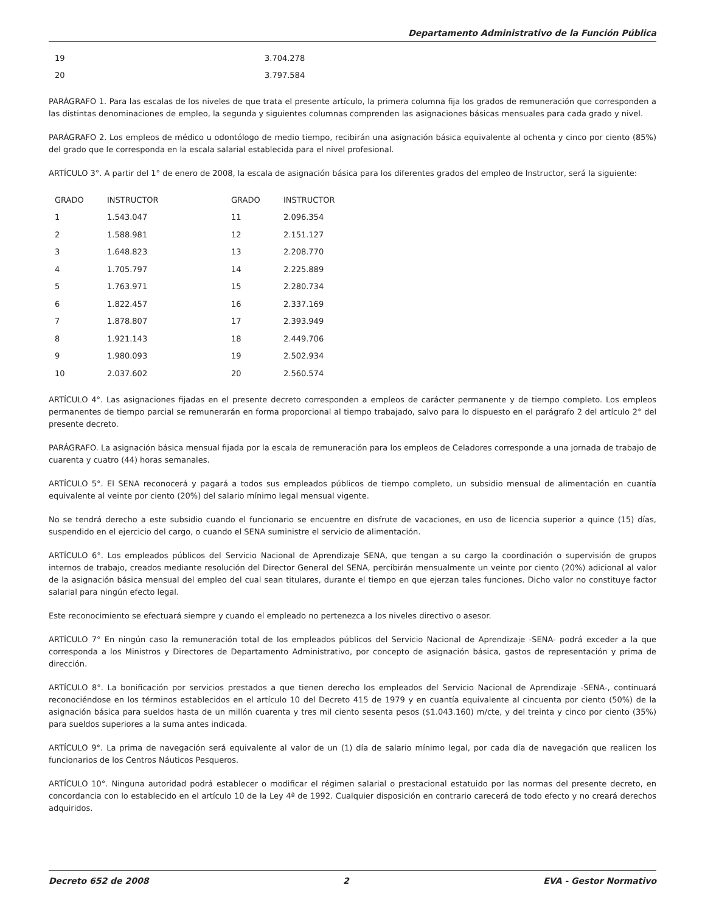Departamento Administrativo de la Función Pública
| 19 | 3.704.278 |
| 20 | 3.797.584 |
PARÁGRAFO 1. Para las escalas de los niveles de que trata el presente artículo, la primera columna fija los grados de remuneración que corresponden a las distintas denominaciones de empleo, la segunda y siguientes columnas comprenden las asignaciones básicas mensuales para cada grado y nivel.
PARÁGRAFO 2. Los empleos de médico u odontólogo de medio tiempo, recibirán una asignación básica equivalente al ochenta y cinco por ciento (85%) del grado que le corresponda en la escala salarial establecida para el nivel profesional.
ARTÍCULO 3°. A partir del 1° de enero de 2008, la escala de asignación básica para los diferentes grados del empleo de Instructor, será la siguiente:
| GRADO | INSTRUCTOR | GRADO | INSTRUCTOR |
| 1 | 1.543.047 | 11 | 2.096.354 |
| 2 | 1.588.981 | 12 | 2.151.127 |
| 3 | 1.648.823 | 13 | 2.208.770 |
| 4 | 1.705.797 | 14 | 2.225.889 |
| 5 | 1.763.971 | 15 | 2.280.734 |
| 6 | 1.822.457 | 16 | 2.337.169 |
| 7 | 1.878.807 | 17 | 2.393.949 |
| 8 | 1.921.143 | 18 | 2.449.706 |
| 9 | 1.980.093 | 19 | 2.502.934 |
| 10 | 2.037.602 | 20 | 2.560.574 |
ARTÍCULO 4°. Las asignaciones fijadas en el presente decreto corresponden a empleos de carácter permanente y de tiempo completo. Los empleos permanentes de tiempo parcial se remunerarán en forma proporcional al tiempo trabajado, salvo para lo dispuesto en el parágrafo 2 del artículo 2° del presente decreto.
PARÁGRAFO. La asignación básica mensual fijada por la escala de remuneración para los empleos de Celadores corresponde a una jornada de trabajo de cuarenta y cuatro (44) horas semanales.
ARTÍCULO 5°. El SENA reconocerá y pagará a todos sus empleados públicos de tiempo completo, un subsidio mensual de alimentación en cuantía equivalente al veinte por ciento (20%) del salario mínimo legal mensual vigente.
No se tendrá derecho a este subsidio cuando el funcionario se encuentre en disfrute de vacaciones, en uso de licencia superior a quince (15) días, suspendido en el ejercicio del cargo, o cuando el SENA suministre el servicio de alimentación.
ARTÍCULO 6°. Los empleados públicos del Servicio Nacional de Aprendizaje SENA, que tengan a su cargo la coordinación o supervisión de grupos internos de trabajo, creados mediante resolución del Director General del SENA, percibirán mensualmente un veinte por ciento (20%) adicional al valor de la asignación básica mensual del empleo del cual sean titulares, durante el tiempo en que ejerzan tales funciones. Dicho valor no constituye factor salarial para ningún efecto legal.
Este reconocimiento se efectuará siempre y cuando el empleado no pertenezca a los niveles directivo o asesor.
ARTÍCULO 7° En ningún caso la remuneración total de los empleados públicos del Servicio Nacional de Aprendizaje -SENA- podrá exceder a la que corresponda a los Ministros y Directores de Departamento Administrativo, por concepto de asignación básica, gastos de representación y prima de dirección.
ARTÍCULO 8°. La bonificación por servicios prestados a que tienen derecho los empleados del Servicio Nacional de Aprendizaje -SENA-, continuará reconociéndose en los términos establecidos en el artículo 10 del Decreto 415 de 1979 y en cuantía equivalente al cincuenta por ciento (50%) de la asignación básica para sueldos hasta de un millón cuarenta y tres mil ciento sesenta pesos ($1.043.160) m/cte, y del treinta y cinco por ciento (35%) para sueldos superiores a la suma antes indicada.
ARTÍCULO 9°. La prima de navegación será equivalente al valor de un (1) día de salario mínimo legal, por cada día de navegación que realicen los funcionarios de los Centros Náuticos Pesqueros.
ARTÍCULO 10°. Ninguna autoridad podrá establecer o modificar el régimen salarial o prestacional estatuido por las normas del presente decreto, en concordancia con lo establecido en el artículo 10 de la Ley 4ª de 1992. Cualquier disposición en contrario carecerá de todo efecto y no creará derechos adquiridos.
Decreto 652 de 2008 2 EVA - Gestor Normativo